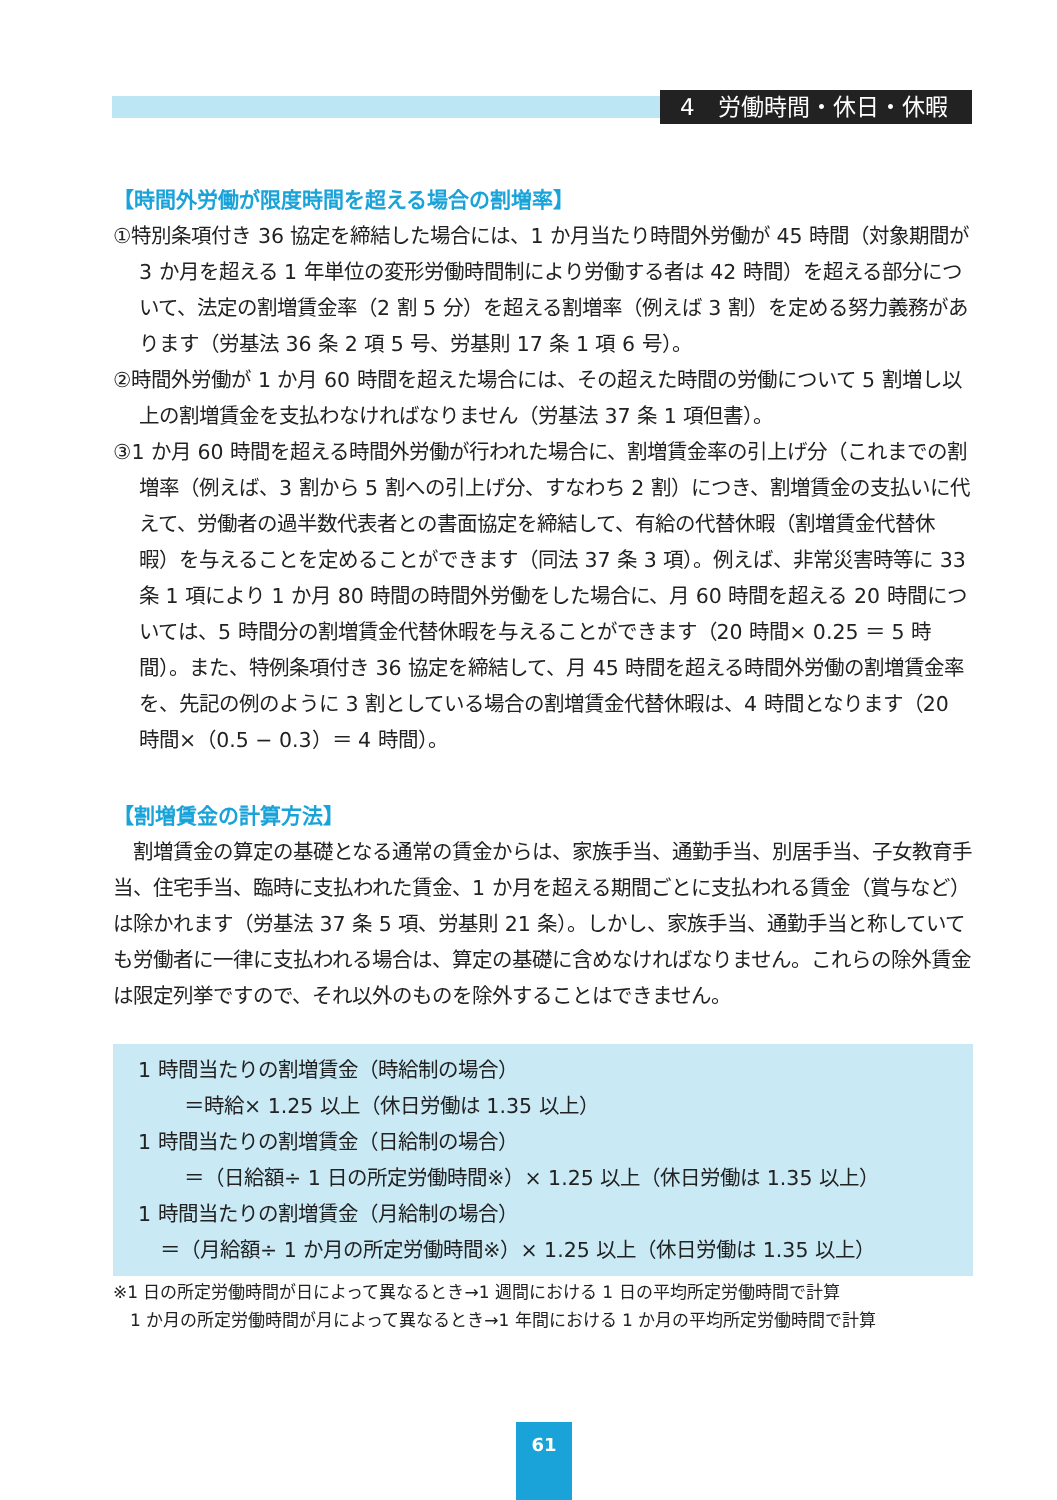4　労働時間・休日・休暇
【時間外労働が限度時間を超える場合の割増率】
①特別条項付き 36 協定を締結した場合には、1 か月当たり時間外労働が 45 時間（対象期間が 3 か月を超える 1 年単位の変形労働時間制により労働する者は 42 時間）を超える部分について、法定の割増賃金率（2 割 5 分）を超える割増率（例えば 3 割）を定める努力義務があります（労基法 36 条 2 項 5 号、労基則 17 条 1 項 6 号）。
②時間外労働が 1 か月 60 時間を超えた場合には、その超えた時間の労働について 5 割増し以上の割増賃金を支払わなければなりません（労基法 37 条 1 項但書）。
③1 か月 60 時間を超える時間外労働が行われた場合に、割増賃金率の引上げ分（これまでの割増率（例えば、3 割から 5 割への引上げ分、すなわち 2 割）につき、割増賃金の支払いに代えて、労働者の過半数代表者との書面協定を締結して、有給の代替休暇（割増賃金代替休暇）を与えることを定めることができます（同法 37 条 3 項）。例えば、非常災害時等に 33 条 1 項により 1 か月 80 時間の時間外労働をした場合に、月 60 時間を超える 20 時間については、5 時間分の割増賃金代替休暇を与えることができます（20 時間× 0.25 ＝ 5 時間）。また、特例条項付き 36 協定を締結して、月 45 時間を超える時間外労働の割増賃金率を、先記の例のように 3 割としている場合の割増賃金代替休暇は、4 時間となります（20 時間×（0.5 − 0.3）＝ 4 時間）。
【割増賃金の計算方法】
　割増賃金の算定の基礎となる通常の賃金からは、家族手当、通勤手当、別居手当、子女教育手当、住宅手当、臨時に支払われた賃金、1 か月を超える期間ごとに支払われる賃金（賞与など）は除かれます（労基法 37 条 5 項、労基則 21 条）。しかし、家族手当、通勤手当と称していても労働者に一律に支払われる場合は、算定の基礎に含めなければなりません。これらの除外賃金は限定列挙ですので、それ以外のものを除外することはできません。
1 時間当たりの割増賃金（時給制の場合）
＝時給× 1.25 以上（休日労働は 1.35 以上）
1 時間当たりの割増賃金（日給制の場合）
＝（日給額÷ 1 日の所定労働時間※）× 1.25 以上（休日労働は 1.35 以上）
1 時間当たりの割増賃金（月給制の場合）
＝（月給額÷ 1 か月の所定労働時間※）× 1.25 以上（休日労働は 1.35 以上）
※1 日の所定労働時間が日によって異なるとき→1 週間における 1 日の平均所定労働時間で計算
　1 か月の所定労働時間が月によって異なるとき→1 年間における 1 か月の平均所定労働時間で計算
61